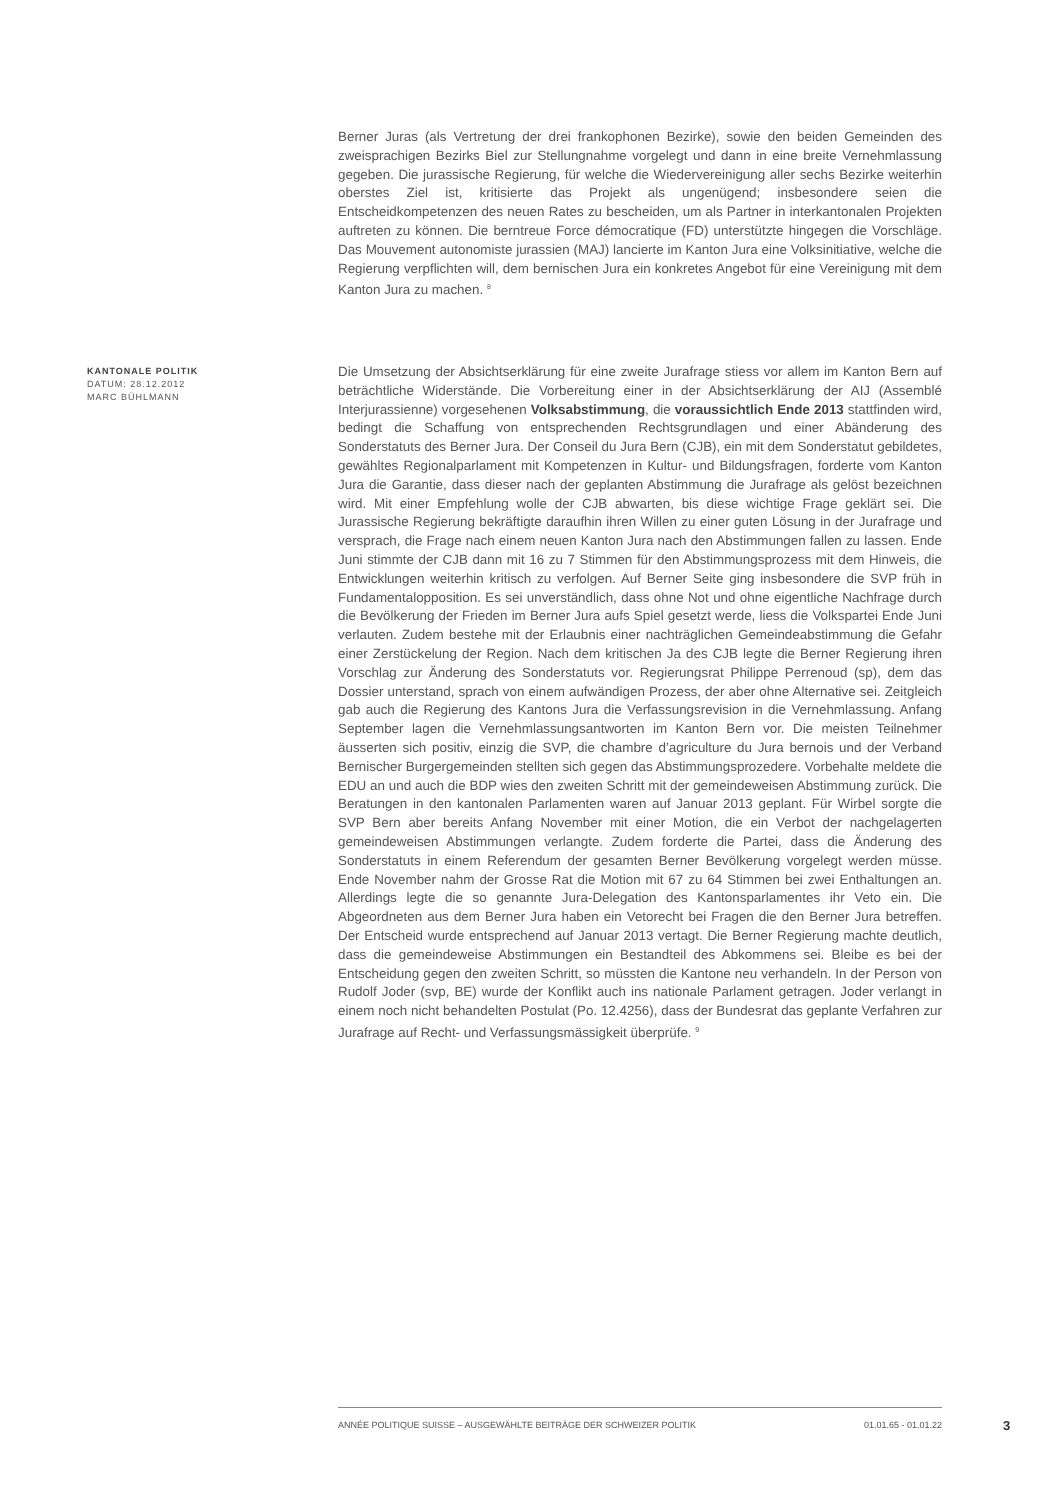Berner Juras (als Vertretung der drei frankophonen Bezirke), sowie den beiden Gemeinden des zweisprachigen Bezirks Biel zur Stellungnahme vorgelegt und dann in eine breite Vernehmlassung gegeben. Die jurassische Regierung, für welche die Wiedervereinigung aller sechs Bezirke weiterhin oberstes Ziel ist, kritisierte das Projekt als ungenügend; insbesondere seien die Entscheidkompetenzen des neuen Rates zu bescheiden, um als Partner in interkantonalen Projekten auftreten zu können. Die berntreue Force démocratique (FD) unterstützte hingegen die Vorschläge. Das Mouvement autonomiste jurassien (MAJ) lancierte im Kanton Jura eine Volksinitiative, welche die Regierung verpflichten will, dem bernischen Jura ein konkretes Angebot für eine Vereinigung mit dem Kanton Jura zu machen. <sup>8</sup>
KANTONALE POLITIK
DATUM: 28.12.2012
MARC BÜHLMANN
Die Umsetzung der Absichtserklärung für eine zweite Jurafrage stiess vor allem im Kanton Bern auf beträchtliche Widerstände. Die Vorbereitung einer in der Absichtserklärung der AIJ (Assemblé Interjurassienne) vorgesehenen Volksabstimmung, die voraussichtlich Ende 2013 stattfinden wird, bedingt die Schaffung von entsprechenden Rechtsgrundlagen und einer Abänderung des Sonderstatuts des Berner Jura. Der Conseil du Jura Bern (CJB), ein mit dem Sonderstatut gebildetes, gewähltes Regionalparlament mit Kompetenzen in Kultur- und Bildungsfragen, forderte vom Kanton Jura die Garantie, dass dieser nach der geplanten Abstimmung die Jurafrage als gelöst bezeichnen wird. Mit einer Empfehlung wolle der CJB abwarten, bis diese wichtige Frage geklärt sei. Die Jurassische Regierung bekräftigte daraufhin ihren Willen zu einer guten Lösung in der Jurafrage und versprach, die Frage nach einem neuen Kanton Jura nach den Abstimmungen fallen zu lassen. Ende Juni stimmte der CJB dann mit 16 zu 7 Stimmen für den Abstimmungsprozess mit dem Hinweis, die Entwicklungen weiterhin kritisch zu verfolgen. Auf Berner Seite ging insbesondere die SVP früh in Fundamentalopposition. Es sei unverständlich, dass ohne Not und ohne eigentliche Nachfrage durch die Bevölkerung der Frieden im Berner Jura aufs Spiel gesetzt werde, liess die Volkspartei Ende Juni verlauten. Zudem bestehe mit der Erlaubnis einer nachträglichen Gemeindeabstimmung die Gefahr einer Zerstückelung der Region. Nach dem kritischen Ja des CJB legte die Berner Regierung ihren Vorschlag zur Änderung des Sonderstatuts vor. Regierungsrat Philippe Perrenoud (sp), dem das Dossier unterstand, sprach von einem aufwändigen Prozess, der aber ohne Alternative sei. Zeitgleich gab auch die Regierung des Kantons Jura die Verfassungsrevision in die Vernehmlassung. Anfang September lagen die Vernehmlassungsantworten im Kanton Bern vor. Die meisten Teilnehmer äusserten sich positiv, einzig die SVP, die chambre d’agriculture du Jura bernois und der Verband Bernischer Burgergemeinden stellten sich gegen das Abstimmungsprozedere. Vorbehalte meldete die EDU an und auch die BDP wies den zweiten Schritt mit der gemeindeweisen Abstimmung zurück. Die Beratungen in den kantonalen Parlamenten waren auf Januar 2013 geplant. Für Wirbel sorgte die SVP Bern aber bereits Anfang November mit einer Motion, die ein Verbot der nachgelagerten gemeindeweisen Abstimmungen verlangte. Zudem forderte die Partei, dass die Änderung des Sonderstatuts in einem Referendum der gesamten Berner Bevölkerung vorgelegt werden müsse. Ende November nahm der Grosse Rat die Motion mit 67 zu 64 Stimmen bei zwei Enthaltungen an. Allerdings legte die so genannte Jura-Delegation des Kantonsparlamentes ihr Veto ein. Die Abgeordneten aus dem Berner Jura haben ein Vetorecht bei Fragen die den Berner Jura betreffen. Der Entscheid wurde entsprechend auf Januar 2013 vertagt. Die Berner Regierung machte deutlich, dass die gemeindeweise Abstimmungen ein Bestandteil des Abkommens sei. Bleibe es bei der Entscheidung gegen den zweiten Schritt, so müssten die Kantone neu verhandeln. In der Person von Rudolf Joder (svp, BE) wurde der Konflikt auch ins nationale Parlament getragen. Joder verlangt in einem noch nicht behandelten Postulat (Po. 12.4256), dass der Bundesrat das geplante Verfahren zur Jurafrage auf Recht- und Verfassungsmässigkeit überprüfe. <sup>9</sup>
ANNÉE POLITIQUE SUISSE – AUSGEWÄHLTE BEITRÄGE DER SCHWEIZER POLITIK 01.01.65 - 01.01.22
3